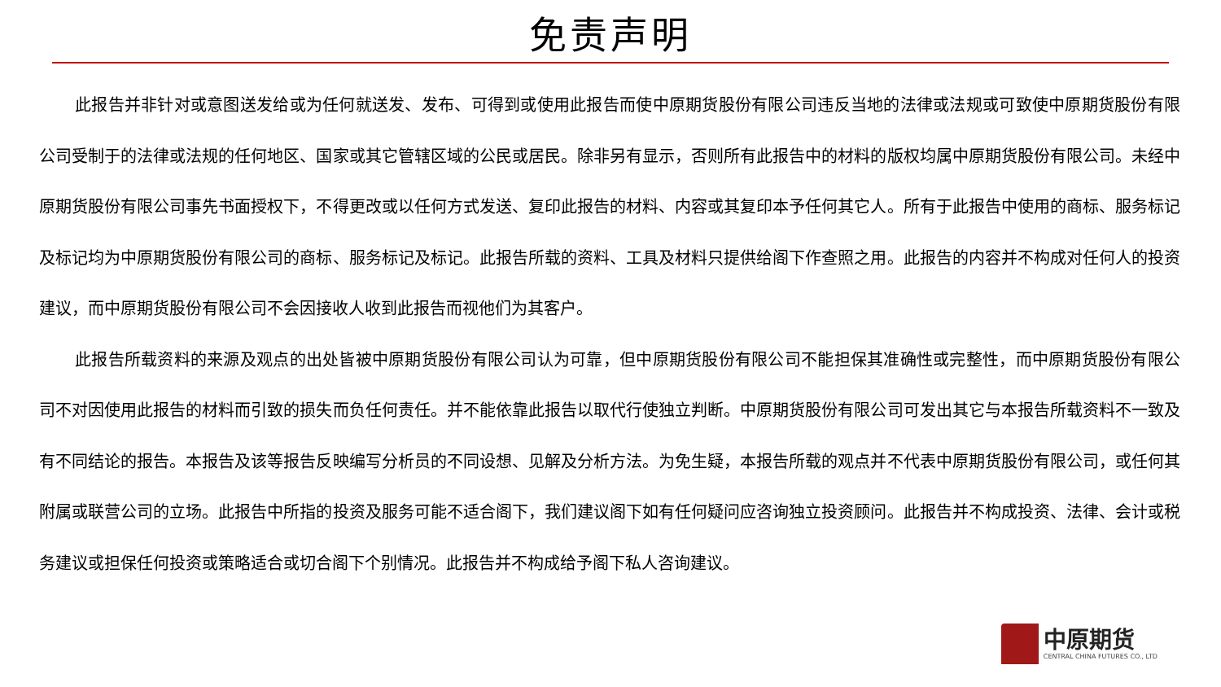免责声明
此报告并非针对或意图送发给或为任何就送发、发布、可得到或使用此报告而使中原期货股份有限公司违反当地的法律或法规或可致使中原期货股份有限公司受制于的法律或法规的任何地区、国家或其它管辖区域的公民或居民。除非另有显示，否则所有此报告中的材料的版权均属中原期货股份有限公司。未经中原期货股份有限公司事先书面授权下，不得更改或以任何方式发送、复印此报告的材料、内容或其复印本予任何其它人。所有于此报告中使用的商标、服务标记及标记均为中原期货股份有限公司的商标、服务标记及标记。此报告所载的资料、工具及材料只提供给阁下作查照之用。此报告的内容并不构成对任何人的投资建议，而中原期货股份有限公司不会因接收人收到此报告而视他们为其客户。
此报告所载资料的来源及观点的出处皆被中原期货股份有限公司认为可靠，但中原期货股份有限公司不能担保其准确性或完整性，而中原期货股份有限公司不对因使用此报告的材料而引致的损失而负任何责任。并不能依靠此报告以取代行使独立判断。中原期货股份有限公司可发出其它与本报告所载资料不一致及有不同结论的报告。本报告及该等报告反映编写分析员的不同设想、见解及分析方法。为免生疑，本报告所载的观点并不代表中原期货股份有限公司，或任何其附属或联营公司的立场。此报告中所指的投资及服务可能不适合阁下，我们建议阁下如有任何疑问应咨询独立投资顾问。此报告并不构成投资、法律、会计或税务建议或担保任何投资或策略适合或切合阁下个别情况。此报告并不构成给予阁下私人咨询建议。
中原期货
CENTRAL CHINA FUTURES CO., LTD